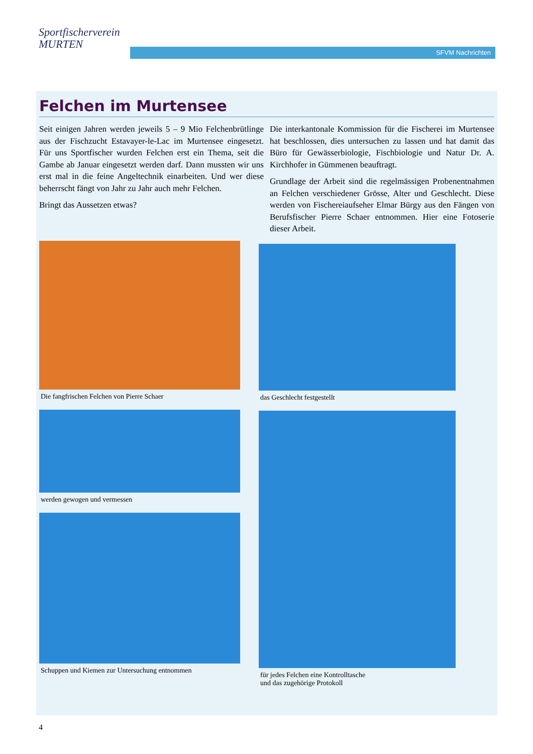Sportfischerverein
MURTEN
SFVM Nachrichten
Felchen im Murtensee
Seit einigen Jahren werden jeweils 5 – 9 Mio Felchenbrütlinge aus der Fischzucht Estavayer-le-Lac im Murtensee eingesetzt. Für uns Sportfischer wurden Felchen erst ein Thema, seit die Gambe ab Januar eingesetzt werden darf. Dann mussten wir uns erst mal in die feine Angeltechnik einarbeiten. Und wer diese beherrscht fängt von Jahr zu Jahr auch mehr Felchen.
Bringt das Aussetzen etwas?
Die interkantonale Kommission für die Fischerei im Murtensee hat beschlossen, dies untersuchen zu lassen und hat damit das Büro für Gewässerbiologie, Fischbiologie und Natur Dr. A. Kirchhofer in Gümmenen beauftragt.
Grundlage der Arbeit sind die regelmässigen Probenentnahmen an Felchen verschiedener Grösse, Alter und Geschlecht. Diese werden von Fischereiaufseher Elmar Bürgy aus den Fängen von Berufsfischer Pierre Schaer entnommen. Hier eine Fotoserie dieser Arbeit.
Die fangfrischen Felchen von Pierre Schaer
werden gewogen und vermessen
Schuppen und Kiemen zur Untersuchung entnommen
das Geschlecht festgestellt
für jedes Felchen eine Kontrolltasche
und das zugehörige Protokoll
4